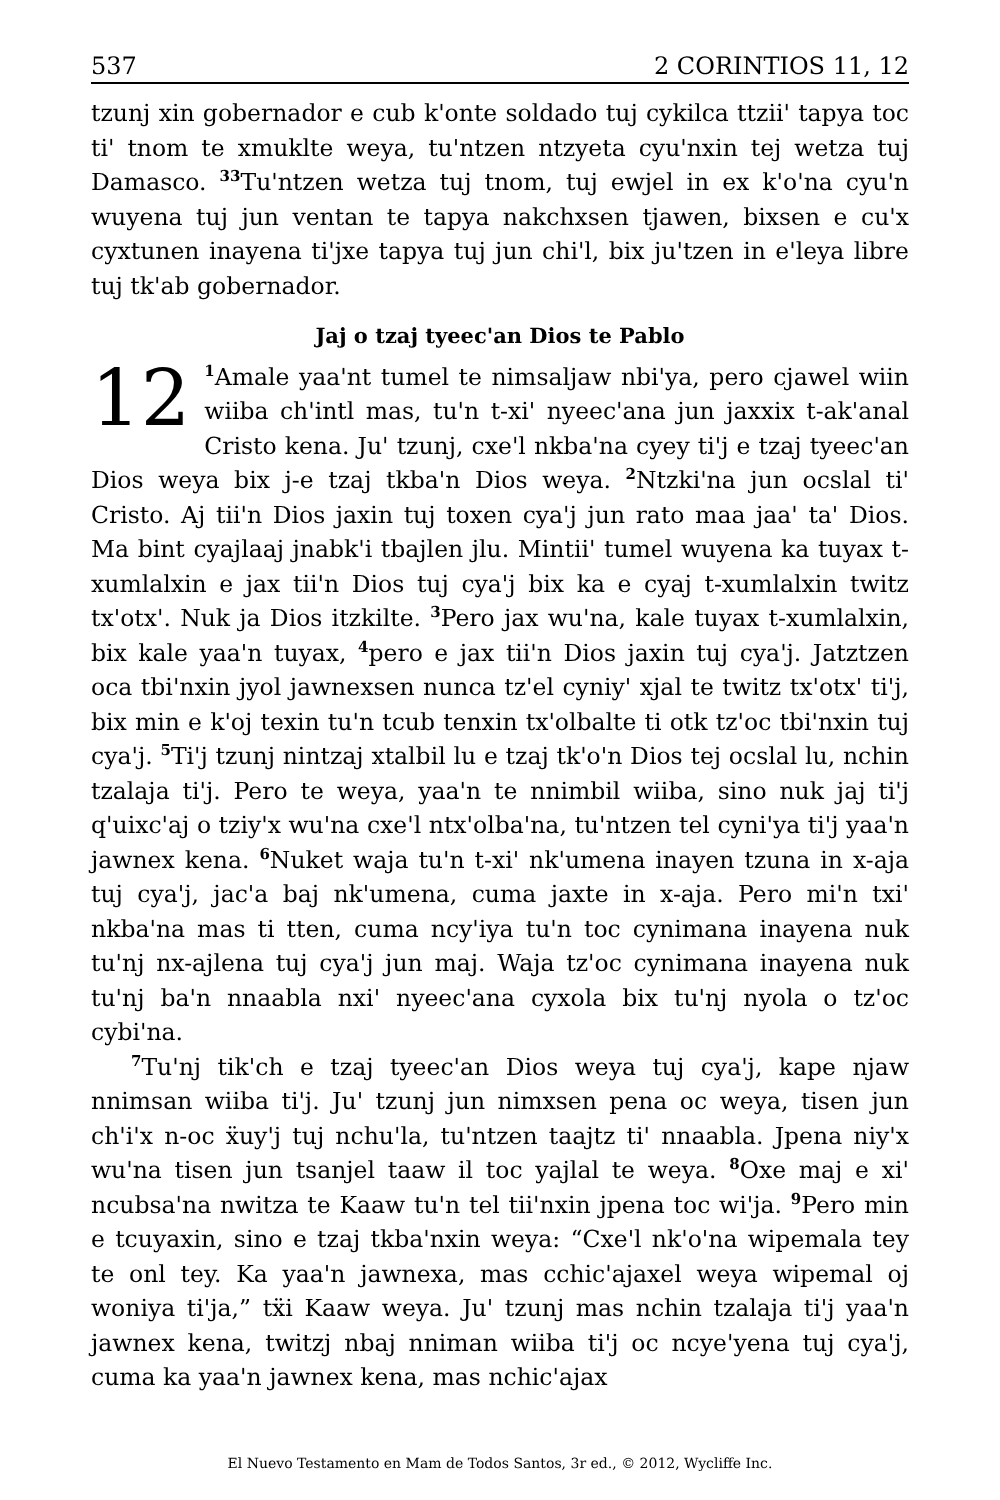537 2 CORINTIOS 11, 12
tzunj xin gobernador e cub k'onte soldado tuj cykilca ttzii' tapya toc ti' tnom te xmuklte weya, tu'ntzen ntzyeta cyu'nxin tej wetza tuj Damasco. <sup>33</sup>Tu'ntzen wetza tuj tnom, tuj ewjel in ex k'o'na cyu'n wuyena tuj jun ventan te tapya nakchxsen tjawen, bixsen e cu'x cyxtunen inayena ti'jxe tapya tuj jun chi'l, bix ju'tzen in e'leya libre tuj tk'ab gobernador.
Jaj o tzaj tyeec'an Dios te Pablo
12<sup>1</sup>Amale yaa'nt tumel te nimsaljaw nbi'ya, pero cjawel wiin wiiba ch'intl mas, tu'n t-xi' nyeec'ana jun jaxxix t-ak'anal Cristo kena. Ju' tzunj, cxe'l nkba'na cyey ti'j e tzaj tyeec'an Dios weya bix j-e tzaj tkba'n Dios weya. <sup>2</sup>Ntzki'na jun ocslal ti' Cristo. Aj tii'n Dios jaxin tuj toxen cya'j jun rato maa jaa' ta' Dios. Ma bint cyajlaaj jnabk'i tbajlen jlu. Mintii' tumel wuyena ka tuyax t-xumlalxin e jax tii'n Dios tuj cya'j bix ka e cyaj t-xumlalxin twitz tx'otx'. Nuk ja Dios itzkilte. <sup>3</sup>Pero jax wu'na, kale tuyax t-xumlalxin, bix kale yaa'n tuyax, <sup>4</sup>pero e jax tii'n Dios jaxin tuj cya'j. Jatztzen oca tbi'nxin jyol jawnexsen nunca tz'el cyniy' xjal te twitz tx'otx' ti'j, bix min e k'oj texin tu'n tcub tenxin tx'olbalte ti otk tz'oc tbi'nxin tuj cya'j. <sup>5</sup>Ti'j tzunj nintzaj xtalbil lu e tzaj tk'o'n Dios tej ocslal lu, nchin tzalaja ti'j. Pero te weya, yaa'n te nnimbil wiiba, sino nuk jaj ti'j q'uixc'aj o tziy'x wu'na cxe'l ntx'olba'na, tu'ntzen tel cyni'ya ti'j yaa'n jawnex kena. <sup>6</sup>Nuket waja tu'n t-xi' nk'umena inayen tzuna in x-aja tuj cya'j, jac'a baj nk'umena, cuma jaxte in x-aja. Pero mi'n txi' nkba'na mas ti tten, cuma ncy'iya tu'n toc cynimana inayena nuk tu'nj nx-ajlena tuj cya'j jun maj. Waja tz'oc cynimana inayena nuk tu'nj ba'n nnaabla nxi' nyeec'ana cyxola bix tu'nj nyola o tz'oc cybi'na.
<sup>7</sup> Tu'nj tik'ch e tzaj tyeec'an Dios weya tuj cya'j, kape njaw nnimsan wiiba ti'j. Ju' tzunj jun nimxsen pena oc weya, tisen jun ch'i'x n-oc ẍuy'j tuj nchu'la, tu'ntzen taajtz ti' nnaabla. Jpena niy'x wu'na tisen jun tsanjel taaw il toc yajlal te weya. <sup>8</sup>Oxe maj e xi' ncubsa'na nwitza te Kaaw tu'n tel tii'nxin jpena toc wi'ja. <sup>9</sup>Pero min e tcuyaxin, sino e tzaj tkba'nxin weya: “Cxe'l nk'o'na wipemala tey te onl tey. Ka yaa'n jawnexa, mas cchic'ajaxel weya wipemal oj woniya ti'ja,” tẍi Kaaw weya. Ju' tzunj mas nchin tzalaja ti'j yaa'n jawnex kena, twitzj nbaj nniman wiiba ti'j oc ncye'yena tuj cya'j, cuma ka yaa'n jawnex kena, mas nchic'ajax
El Nuevo Testamento en Mam de Todos Santos, 3r ed., © 2012, Wycliffe Inc.